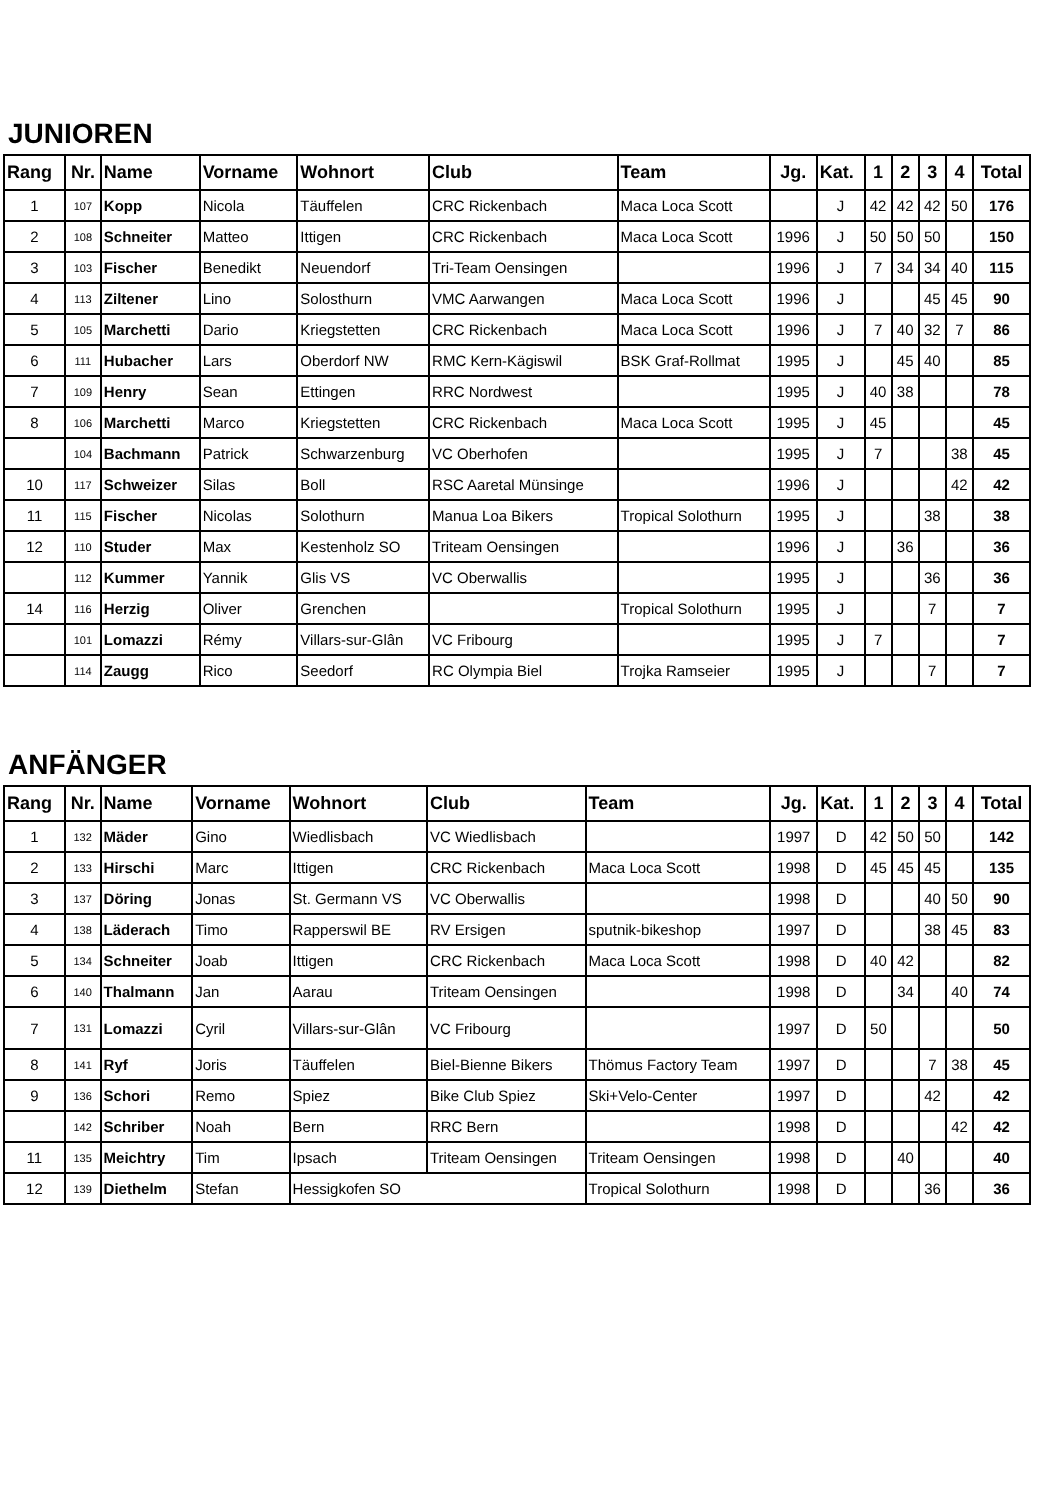JUNIOREN
| Rang | Nr. | Name | Vorname | Wohnort | Club | Team | Jg. | Kat. | 1 | 2 | 3 | 4 | Total |
| --- | --- | --- | --- | --- | --- | --- | --- | --- | --- | --- | --- | --- | --- |
| 1 | 107 | Kopp | Nicola | Täuffelen | CRC Rickenbach | Maca Loca Scott | | J | 42 | 42 | 42 | 50 | 176 |
| 2 | 108 | Schneiter | Matteo | Ittigen | CRC Rickenbach | Maca Loca Scott | 1996 | J | 50 | 50 | 50 | | 150 |
| 3 | 103 | Fischer | Benedikt | Neuendorf | Tri-Team Oensingen | | 1996 | J | 7 | 34 | 34 | 40 | 115 |
| 4 | 113 | Ziltener | Lino | Solosthurn | VMC Aarwangen | Maca Loca Scott | 1996 | J | | | 45 | 45 | 90 |
| 5 | 105 | Marchetti | Dario | Kriegstetten | CRC Rickenbach | Maca Loca Scott | 1996 | J | 7 | 40 | 32 | 7 | 86 |
| 6 | 111 | Hubacher | Lars | Oberdorf NW | RMC Kern-Kägiswil | BSK Graf-Rollmat | 1995 | J | | 45 | 40 | | 85 |
| 7 | 109 | Henry | Sean | Ettingen | RRC Nordwest | | 1995 | J | 40 | 38 | | | 78 |
| 8 | 106 | Marchetti | Marco | Kriegstetten | CRC Rickenbach | Maca Loca Scott | 1995 | J | 45 | | | | 45 |
| | 104 | Bachmann | Patrick | Schwarzenburg | VC Oberhofen | | 1995 | J | 7 | | | 38 | 45 |
| 10 | 117 | Schweizer | Silas | Boll | RSC Aaretal Münsinge | | 1996 | J | | | | 42 | 42 |
| 11 | 115 | Fischer | Nicolas | Solothurn | Manua Loa Bikers | Tropical Solothurn | 1995 | J | | | 38 | | 38 |
| 12 | 110 | Studer | Max | Kestenholz SO | Triteam Oensingen | | 1996 | J | | 36 | | | 36 |
| | 112 | Kummer | Yannik | Glis VS | VC Oberwallis | | 1995 | J | | | 36 | | 36 |
| 14 | 116 | Herzig | Oliver | Grenchen | | Tropical Solothurn | 1995 | J | | | 7 | | 7 |
| | 101 | Lomazzi | Rémy | Villars-sur-Glân | VC Fribourg | | 1995 | J | 7 | | | | 7 |
| | 114 | Zaugg | Rico | Seedorf | RC Olympia Biel | Trojka Ramseier | 1995 | J | | | 7 | | 7 |
ANFÄNGER
| Rang | Nr. | Name | Vorname | Wohnort | Club | Team | Jg. | Kat. | 1 | 2 | 3 | 4 | Total |
| --- | --- | --- | --- | --- | --- | --- | --- | --- | --- | --- | --- | --- | --- |
| 1 | 132 | Mäder | Gino | Wiedlisbach | VC Wiedlisbach | | 1997 | D | 42 | 50 | 50 | | 142 |
| 2 | 133 | Hirschi | Marc | Ittigen | CRC Rickenbach | Maca Loca Scott | 1998 | D | 45 | 45 | 45 | | 135 |
| 3 | 137 | Döring | Jonas | St. Germann VS | VC Oberwallis | | 1998 | D | | | 40 | 50 | 90 |
| 4 | 138 | Läderach | Timo | Rapperswil BE | RV Ersigen | sputnik-bikeshop | 1997 | D | | | 38 | 45 | 83 |
| 5 | 134 | Schneiter | Joab | Ittigen | CRC Rickenbach | Maca Loca Scott | 1998 | D | 40 | 42 | | | 82 |
| 6 | 140 | Thalmann | Jan | Aarau | Triteam Oensingen | | 1998 | D | | 34 | | 40 | 74 |
| 7 | 131 | Lomazzi | Cyril | Villars-sur-Glân | VC Fribourg | | 1997 | D | 50 | | | | 50 |
| 8 | 141 | Ryf | Joris | Täuffelen | Biel-Bienne Bikers | Thömus Factory Team | 1997 | D | | | 7 | 38 | 45 |
| 9 | 136 | Schori | Remo | Spiez | Bike Club Spiez | Ski+Velo-Center | 1997 | D | | | 42 | | 42 |
| | 142 | Schriber | Noah | Bern | RRC Bern | | 1998 | D | | | | 42 | 42 |
| 11 | 135 | Meichtry | Tim | Ipsach | Triteam Oensingen | Triteam Oensingen | 1998 | D | | 40 | | | 40 |
| 12 | 139 | Diethelm | Stefan | Hessigkofen SO | | Tropical Solothurn | 1998 | D | | | 36 | | 36 |